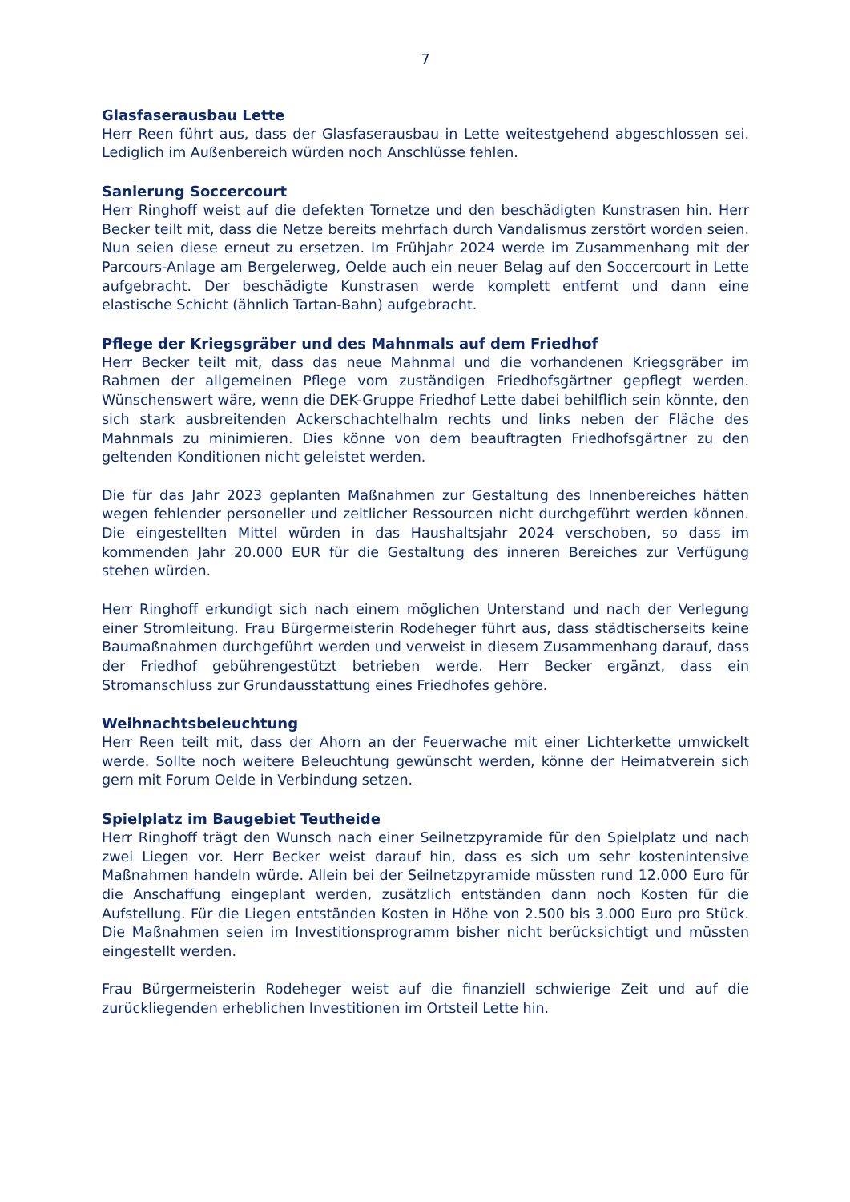7
Glasfaserausbau Lette
Herr Reen führt aus, dass der Glasfaserausbau in Lette weitestgehend abgeschlossen sei. Lediglich im Außenbereich würden noch Anschlüsse fehlen.
Sanierung Soccercourt
Herr Ringhoff weist auf die defekten Tornetze und den beschädigten Kunstrasen hin. Herr Becker teilt mit, dass die Netze bereits mehrfach durch Vandalismus zerstört worden seien. Nun seien diese erneut zu ersetzen. Im Frühjahr 2024 werde im Zusammenhang mit der Parcours-Anlage am Bergelerweg, Oelde auch ein neuer Belag auf den Soccercourt in Lette aufgebracht. Der beschädigte Kunstrasen werde komplett entfernt und dann eine elastische Schicht (ähnlich Tartan-Bahn) aufgebracht.
Pflege der Kriegsgräber und des Mahnmals auf dem Friedhof
Herr Becker teilt mit, dass das neue Mahnmal und die vorhandenen Kriegsgräber im Rahmen der allgemeinen Pflege vom zuständigen Friedhofsgärtner gepflegt werden. Wünschenswert wäre, wenn die DEK-Gruppe Friedhof Lette dabei behilflich sein könnte, den sich stark ausbreitenden Ackerschachtelhalm rechts und links neben der Fläche des Mahnmals zu minimieren. Dies könne von dem beauftragten Friedhofsgärtner zu den geltenden Konditionen nicht geleistet werden.
Die für das Jahr 2023 geplanten Maßnahmen zur Gestaltung des Innenbereiches hätten wegen fehlender personeller und zeitlicher Ressourcen nicht durchgeführt werden können. Die eingestellten Mittel würden in das Haushaltsjahr 2024 verschoben, so dass im kommenden Jahr 20.000 EUR für die Gestaltung des inneren Bereiches zur Verfügung stehen würden.
Herr Ringhoff erkundigt sich nach einem möglichen Unterstand und nach der Verlegung einer Stromleitung. Frau Bürgermeisterin Rodeheger führt aus, dass städtischerseits keine Baumaßnahmen durchgeführt werden und verweist in diesem Zusammenhang darauf, dass der Friedhof gebührengestützt betrieben werde. Herr Becker ergänzt, dass ein Stromanschluss zur Grundausstattung eines Friedhofes gehöre.
Weihnachtsbeleuchtung
Herr Reen teilt mit, dass der Ahorn an der Feuerwache mit einer Lichterkette umwickelt werde. Sollte noch weitere Beleuchtung gewünscht werden, könne der Heimatverein sich gern mit Forum Oelde in Verbindung setzen.
Spielplatz im Baugebiet Teutheide
Herr Ringhoff trägt den Wunsch nach einer Seilnetzpyramide für den Spielplatz und nach zwei Liegen vor. Herr Becker weist darauf hin, dass es sich um sehr kostenintensive Maßnahmen handeln würde. Allein bei der Seilnetzpyramide müssten rund 12.000 Euro für die Anschaffung eingeplant werden, zusätzlich entständen dann noch Kosten für die Aufstellung. Für die Liegen entständen Kosten in Höhe von 2.500 bis 3.000 Euro pro Stück. Die Maßnahmen seien im Investitionsprogramm bisher nicht berücksichtigt und müssten eingestellt werden.
Frau Bürgermeisterin Rodeheger weist auf die finanziell schwierige Zeit und auf die zurückliegenden erheblichen Investitionen im Ortsteil Lette hin.